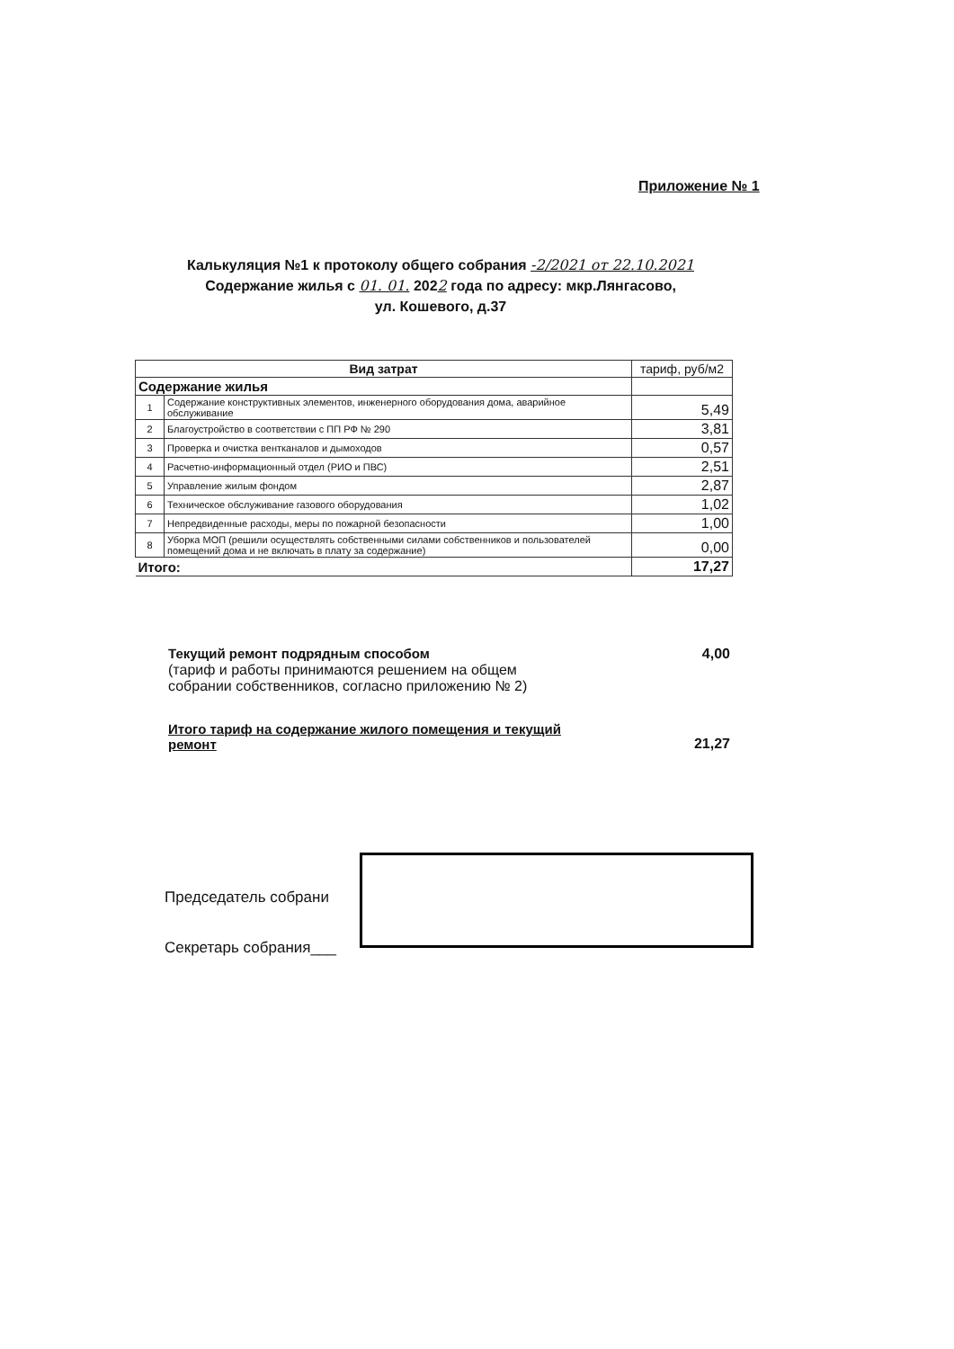Приложение № 1
Калькуляция №1 к протоколу общего собрания -2/2021 от 22.10.2021
Содержание жилья с 01. 01. 2022 года по адресу: мкр.Лянгасово,
ул. Кошевого, д.37
| Вид затрат | | тариф, руб/м2 |
| --- | --- | --- |
| Содержание жилья | | |
| 1 | Содержание конструктивных элементов, инженерного оборудования дома, аварийное обслуживание | 5,49 |
| 2 | Благоустройство в соответствии с ПП РФ № 290 | 3,81 |
| 3 | Проверка и очистка вентканалов и дымоходов | 0,57 |
| 4 | Расчетно-информационный отдел (РИО и ПВС) | 2,51 |
| 5 | Управление жилым фондом | 2,87 |
| 6 | Техническое обслуживание газового оборудования | 1,02 |
| 7 | Непредвиденные расходы, меры по пожарной безопасности | 1,00 |
| 8 | Уборка МОП (решили осуществлять собственными силами собственников и пользователей помещений дома и не включать в плату за содержание) | 0,00 |
| Итого: | | 17,27 |
Текущий ремонт подрядным способом
(тариф и работы принимаются решением на общем
собрании собственников, согласно приложению № 2) 4,00
Итого тариф на содержание жилого помещения и текущий
ремонт 21,27
Председатель собрани
Секретарь собрания___